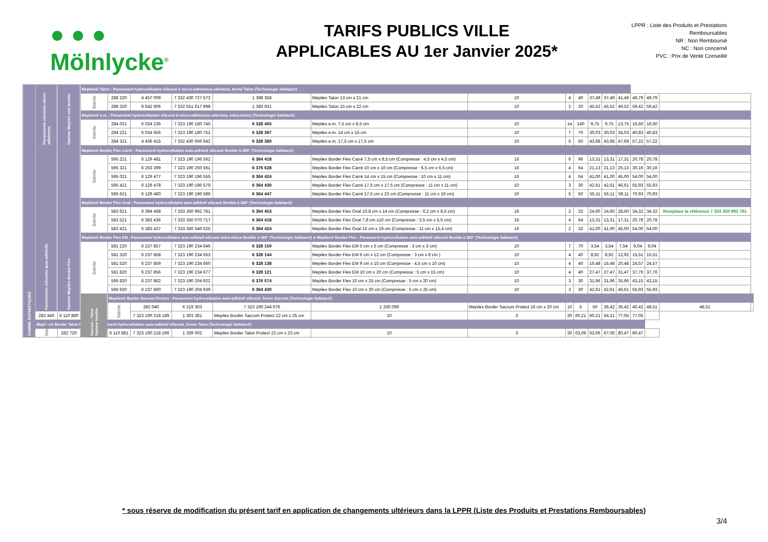● ● ●
Mölnlycke<sup>®</sup>
TARIFS PUBLICS VILLE
APPLICABLES AU 1er Janvier 2025*
LPPR : Liste des Produits et Prestations Remboursables
NR : Non Remboursé
NC : Non concerné
PVC : Prix de Vente Conseillé
| GAMME SOPHISTIQUEE | Pansements siliconés micro-adhérents | Gamme Mepilex non bordée | Mepilex® Talon : Pansement hydrocellulaire siliconé à micro-adhérence sélective, forme Talon (Technologie Safetac®) | | | | | | | | | | | | | | | |
| | | | Stérile | 288 220 | 4 457 009 | 7 332 430 727 572 | 1 398 358 | Mepilex Talon 13 cm x 21 cm | 10 | 4 | 40 | 37,49 | 37,49 | 41,49 | 49,79 | 49,79 | | |
| | | | | 288 320 | 9 642 906 | 7 332 551 617 998 | 1 383 931 | Mepilex Talon 15 cm x 22 cm | 10 | 2 | 20 | 45,52 | 45,52 | 49,52 | 59,42 | 59,42 | | |
| | | | Mepilex® e.m. : Pansement hydrocellulaire siliconé à micro-adhérence sélective, extra-mince (Technologie Safetac®) | | | | | | | | | | | | | | | |
| | | | Stérile | 284 021 | 6 024 236 | 7 323 190 180 745 | 6 328 405 | Mepilex e.m. 7,5 cm x 8,5 cm | 10 | 14 | 140 | 9,75 | 9,75 | 13,75 | 16,50 | 16,50 | | |
| | | | | 284 221 | 6 024 656 | 7 323 190 180 752 | 6 328 397 | Mepilex e.m. 14 cm x 15 cm | 10 | 7 | 70 | 30,03 | 30,03 | 34,03 | 40,83 | 40,83 | | |
| | | | | 284 321 | 4 436 415 | 7 332 430 666 642 | 6 328 380 | Mepilex e.m. 17,5 cm x 17,5 cm | 10 | 5 | 50 | 43,68 | 43,68 | 47,68 | 57,22 | 57,22 | | |
| | Pansements siliconés auto-adhésifs | Gamme Mepilex Border Flex | Mepilex® Border Flex Carré : Pansement hydrocellulaire auto-adhésif siliconé flexible à 360° (Technologie Safetac®) | | | | | | | | | | | | | | | |
| | | | Stérile | 595 221 | 6 129 481 | 7 323 190 196 562 | 6 364 418 | Mepilex Border Flex Carré 7,5 cm x 8,5 cm (Compresse : 4,5 cm x 4,5 cm) | 16 | 6 | 96 | 13,31 | 13,31 | 17,31 | 20,78 | 20,78 | | |
| | | | | 595 321 | 6 253 399 | 7 323 190 250 561 | 6 376 628 | Mepilex Border Flex Carré 10 cm x 10 cm (Compresse : 6,5 cm x 6,5 cm) | 16 | 4 | 64 | 21,13 | 21,13 | 25,13 | 30,16 | 30,16 | | |
| | | | | 595 021 | 6 129 477 | 7 323 190 196 555 | 6 364 424 | Mepilex Border Flex Carré 14 cm x 15 cm (Compresse : 10 cm x 11 cm) | 16 | 4 | 64 | 41,00 | 41,00 | 45,00 | 54,00 | 54,00 | | |
| | | | | 595 421 | 6 129 478 | 7 323 190 196 579 | 6 364 430 | Mepilex Border Flex Carré 17,5 cm x 17,5 cm (Compresse : 11 cm x 11 cm) | 10 | 3 | 30 | 42,61 | 42,61 | 46,61 | 55,93 | 55,93 | | |
| | | | | 595 621 | 6 129 480 | 7 323 190 196 586 | 6 364 447 | Mepilex Border Flex Carré 17,5 cm x 23 cm (Compresse : 11 cm x 16 cm) | 10 | 5 | 50 | 55,11 | 55,11 | 59,11 | 70,93 | 70,93 | | |
| | | | Mepilex® Border Flex Oval : Pansement hydrocellulaire auto-adhésif siliconé flexible à 360° (Technologie Safetac®) | | | | | | | | | | | | | | | |
| | | | Stérile | 583 621 | 6 394 468 | 7 333 350 992 781 | 6 364 453 | Mepilex Border Flex Oval 10,8 cm x 14 cm (Compresse : 6,2 cm x 8,5 cm) | 16 | 2 | 32 | 24,60 | 24,60 | 28,60 | 34,32 | 34,32 | Remplace la référence 7 333 350 992 781 | |
| | | | | 583 521 | 6 383 436 | 7 333 350 070 717 | 6 364 418 | Mepilex Border Flex Oval 7,8 cm x10 cm (Compresse : 3,5 cm x 5,5 cm) | 16 | 4 | 64 | 13,31 | 13,31 | 17,31 | 20,78 | 20,78 | | |
| | | | | 583 421 | 6 383 437 | 7 333 350 546 625 | 6 364 424 | Mepilex Border Flex Oval 15 cm x 19 cm (Compresse : 11 cm x 15,4 cm) | 16 | 2 | 32 | 41,00 | 41,00 | 45,00 | 54,00 | 54,00 | | |
| | | | Mepilex® Border Flex EM : Pansement hydrocellulaire auto-adhésif siliconé extra-mince flexible à 360° (Technologie Safetac®) & Mepilex® Border Flex : Pansement hydrocellulaire auto-adhésif siliconé flexible à 360° (Technologie Safetac®) | | | | | | | | | | | | | | | |
| | | | Stérile | 581 220 | 6 237 857 | 7 323 190 234 646 | 6 328 150 | Mepilex Border Flex EM 5 cm x 5 cm (Compresse : 3 cm x 3 cm) | 10 | 7 | 70 | 3,54 | 3,54 | 7,54 | 9,04 | 9,04 | | |
| | | | | 581 320 | 6 237 858 | 7 323 190 234 653 | 6 328 144 | Mepilex Border Flex EM 6 cm x 12 cm (Compresse : 3 cm x 8 cm ) | 10 | 4 | 40 | 8,92 | 8,92 | 12,92 | 15,51 | 15,51 | | |
| | | | | 581 520 | 6 237 859 | 7 323 190 234 660 | 6 328 138 | Mepilex Border Flex EM 9 cm x 15 cm (Compresse : 4,5 cm x 10 cm) | 10 | 4 | 40 | 16,48 | 16,48 | 20,48 | 24,57 | 24,57 | | |
| | | | | 581 820 | 6 237 856 | 7 323 190 234 677 | 6 328 121 | Mepilex Border Flex EM 10 cm x 20 cm (Compresse : 5 cm x 15 cm) | 10 | 4 | 40 | 27,47 | 27,47 | 31,47 | 37,76 | 37,76 | | |
| | | | | 595 820 | 6 237 862 | 7 323 190 204 922 | 6 376 574 | Mepilex Border Flex 10 cm x 25 cm (Compresse : 5 cm x 20 cm) | 10 | 3 | 30 | 31,96 | 31,96 | 35,96 | 43,15 | 43,15 | | |
| | | | | 595 920 | 6 237 860 | 7 323 190 204 939 | 6 364 430 | Mepilex Border Flex 10 cm x 30 cm (Compresse : 5 cm x 25 cm) | 10 | 3 | 30 | 42,61 | 42,61 | 46,61 | 55,93 | 55,93 | | |
| | | | Sacrum - Talon Gamme bordée | Mepilex® Border Sacrum Protect : Pansement hydrocellulaire auto-adhésif siliconé, forme Sacrum (Technologie Safetac®) | | | | | | | | | | | | | | |
| | | | | Stérile | 282 040 | 6 219 303 | 7 323 190 244 676 | 1 330 099 | Mepilex Border Sacrum Protect 16 cm x 20 cm | 10 | 5 | 50 | 36,42 | 36,42 | 40,42 | 48,51 | 48,51 | |
| | 282 440 | 6 110 880 | | | 7 323 190 218 189 | 1 303 381 | Mepilex Border Sacrum Protect 22 cm x 25 cm | 10 | 3 | 30 | 60,21 | 60,21 | 64,21 | 77,05 | 77,05 | | | |
| | Mepilex® Border Talon Protect : Pansement hydrocellulaire auto-adhésif siliconé, forme Talon (Technologie Safetac®) | | | | | | | | | | | | | | | | | |
| | Stérile | 282 720 | | 6 110 881 | 7 323 190 218 196 | 1 339 002 | Mepilex Border Talon Protect 22 cm x 23 cm | 10 | 3 | 30 | 63,06 | 63,06 | 67,06 | 80,47 | 80,47 | | | |
* sous réserve de modification du présent tarif en application de changements ultérieurs dans la LPPR (Liste des Produits et Prestations Remboursables)
3/4